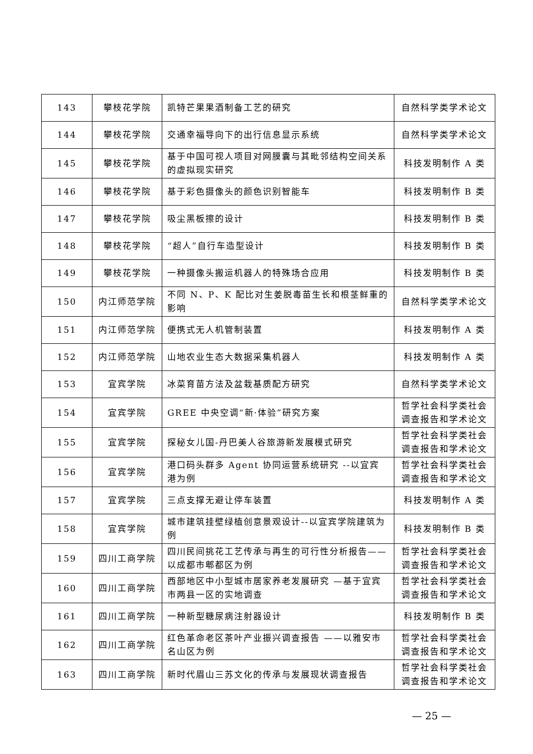| 143 | 攀枝花学院 | 凯特芒果果酒制备工艺的研究 | 自然科学类学术论文 |
| 144 | 攀枝花学院 | 交通幸福导向下的出行信息显示系统 | 自然科学类学术论文 |
| 145 | 攀枝花学院 | 基于中国可视人项目对网膜囊与其毗邻结构空间关系的虚拟现实研究 | 科技发明制作 A 类 |
| 146 | 攀枝花学院 | 基于彩色摄像头的颜色识别智能车 | 科技发明制作 B 类 |
| 147 | 攀枝花学院 | 吸尘黑板擦的设计 | 科技发明制作 B 类 |
| 148 | 攀枝花学院 | “超人”自行车造型设计 | 科技发明制作 B 类 |
| 149 | 攀枝花学院 | 一种摄像头搬运机器人的特殊场合应用 | 科技发明制作 B 类 |
| 150 | 内江师范学院 | 不同 N、P、K 配比对生姜脱毒苗生长和根茎鲜重的影响 | 自然科学类学术论文 |
| 151 | 内江师范学院 | 便携式无人机管制装置 | 科技发明制作 A 类 |
| 152 | 内江师范学院 | 山地农业生态大数据采集机器人 | 科技发明制作 A 类 |
| 153 | 宜宾学院 | 冰菜育苗方法及盆栽基质配方研究 | 自然科学类学术论文 |
| 154 | 宜宾学院 | GREE 中央空调“新·体验”研究方案 | 哲学社会科学类社会调查报告和学术论文 |
| 155 | 宜宾学院 | 探秘女儿国-丹巴美人谷旅游新发展模式研究 | 哲学社会科学类社会调查报告和学术论文 |
| 156 | 宜宾学院 | 港口码头群多 Agent 协同运营系统研究 --以宜宾港为例 | 哲学社会科学类社会调查报告和学术论文 |
| 157 | 宜宾学院 | 三点支撑无避让停车装置 | 科技发明制作 A 类 |
| 158 | 宜宾学院 | 城市建筑挂壁绿植创意景观设计--以宜宾学院建筑为例 | 科技发明制作 B 类 |
| 159 | 四川工商学院 | 四川民间挑花工艺传承与再生的可行性分析报告——以成都市郫都区为例 | 哲学社会科学类社会调查报告和学术论文 |
| 160 | 四川工商学院 | 西部地区中小型城市居家养老发展研究 —基于宜宾市两县一区的实地调查 | 哲学社会科学类社会调查报告和学术论文 |
| 161 | 四川工商学院 | 一种新型糖尿病注射器设计 | 科技发明制作 B 类 |
| 162 | 四川工商学院 | 红色革命老区茶叶产业振兴调查报告 ——以雅安市名山区为例 | 哲学社会科学类社会调查报告和学术论文 |
| 163 | 四川工商学院 | 新时代眉山三苏文化的传承与发展现状调查报告 | 哲学社会科学类社会调查报告和学术论文 |
— 25 —